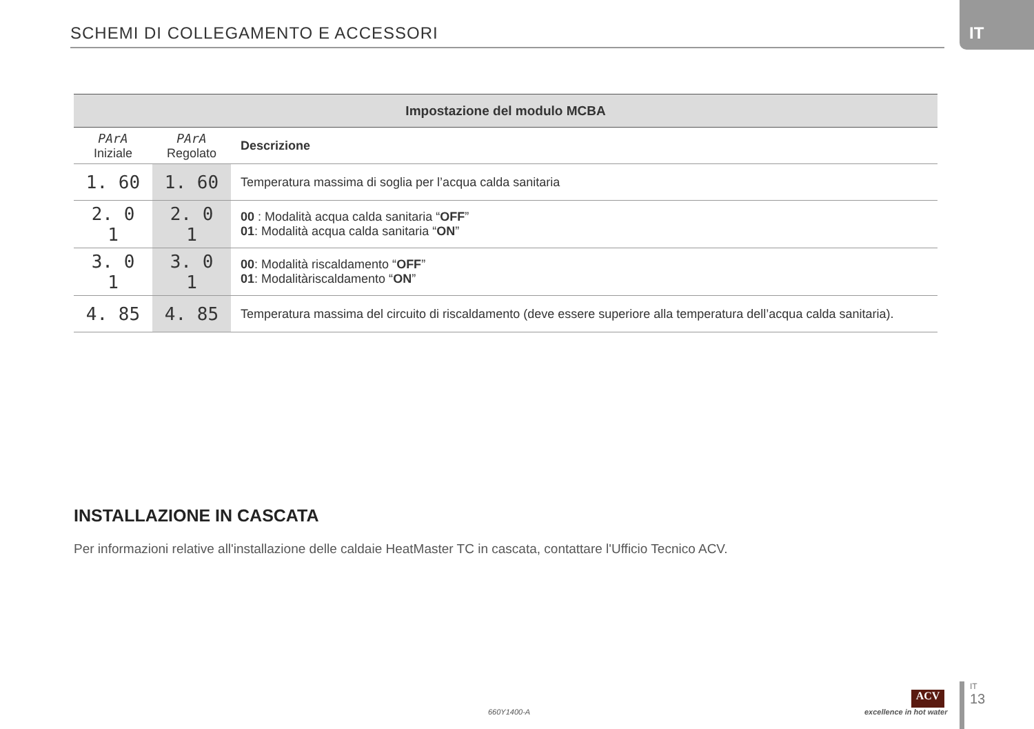SCHEMI DI COLLEGAMENTO E ACCESSORI
IT
| Impostazione del modulo MCBA | | |
| --- | --- | --- |
| PArA Iniziale | PArA Regolato | Descrizione |
| 1. 60 | 1. 60 | Temperatura massima di soglia per l’acqua calda sanitaria |
| 2. 0 1 | 2. 0 1 | 00 : Modalità acqua calda sanitaria “ OFF ” 01 : Modalità acqua calda sanitaria “ ON ” |
| 3. 0 1 | 3. 0 1 | 00 : Modalità riscaldamento “ OFF ” 01 : Modalitàriscaldamento “ ON ” |
| 4. 85 | 4. 85 | Temperatura massima del circuito di riscaldamento (deve essere superiore alla temperatura dell’acqua calda sanitaria). |
INSTALLAZIONE IN CASCATA
Per informazioni relative all'installazione delle caldaie HeatMaster TC in cascata, contattare l'Ufficio Tecnico ACV.
660Y1400-A
ACV
excellence in hot water
IT
13